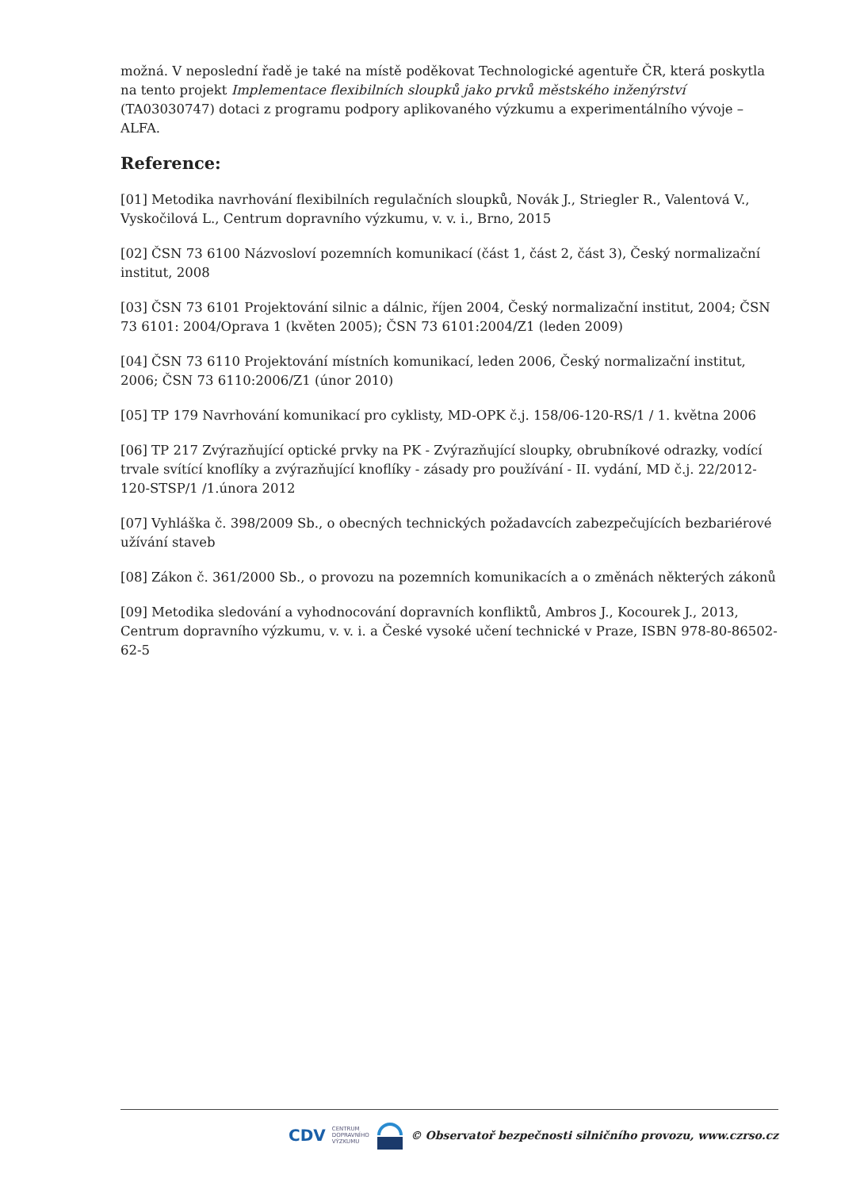možná. V neposlední řadě je také na místě poděkovat Technologické agentuře ČR, která poskytla na tento projekt Implementace flexibilních sloupků jako prvků městského inženýrství (TA03030747) dotaci z programu podpory aplikovaného výzkumu a experimentálního vývoje – ALFA.
Reference:
[01] Metodika navrhování flexibilních regulačních sloupků, Novák J., Striegler R., Valentová V., Vyskočilová L., Centrum dopravního výzkumu, v. v. i., Brno, 2015
[02] ČSN 73 6100 Názvosloví pozemních komunikací (část 1, část 2, část 3), Český normalizační institut, 2008
[03] ČSN 73 6101 Projektování silnic a dálnic, říjen 2004, Český normalizační institut, 2004; ČSN 73 6101: 2004/Oprava 1 (květen 2005); ČSN 73 6101:2004/Z1 (leden 2009)
[04] ČSN 73 6110 Projektování místních komunikací, leden 2006, Český normalizační institut, 2006; ČSN 73 6110:2006/Z1 (únor 2010)
[05] TP 179 Navrhování komunikací pro cyklisty, MD-OPK č.j. 158/06-120-RS/1 / 1. května 2006
[06] TP 217 Zvýrazňující optické prvky na PK - Zvýrazňující sloupky, obrubníkové odrazky, vodící trvale svítící knoflíky a zvýrazňující knoflíky - zásady pro používání - II. vydání, MD č.j. 22/2012-120-STSP/1 /1.února 2012
[07] Vyhláška č. 398/2009 Sb., o obecných technických požadavcích zabezpečujících bezbariérové užívání staveb
[08] Zákon č. 361/2000 Sb., o provozu na pozemních komunikacích a o změnách některých zákonů
[09] Metodika sledování a vyhodnocování dopravních konfliktů, Ambros J., Kocourek J., 2013, Centrum dopravního výzkumu, v. v. i. a České vysoké učení technické v Praze, ISBN 978-80-86502-62-5
CDV CENTRUM
DOPRAVNÍHO
VÝZKUMU © Observatoř bezpečnosti silničního provozu, www.czrso.cz